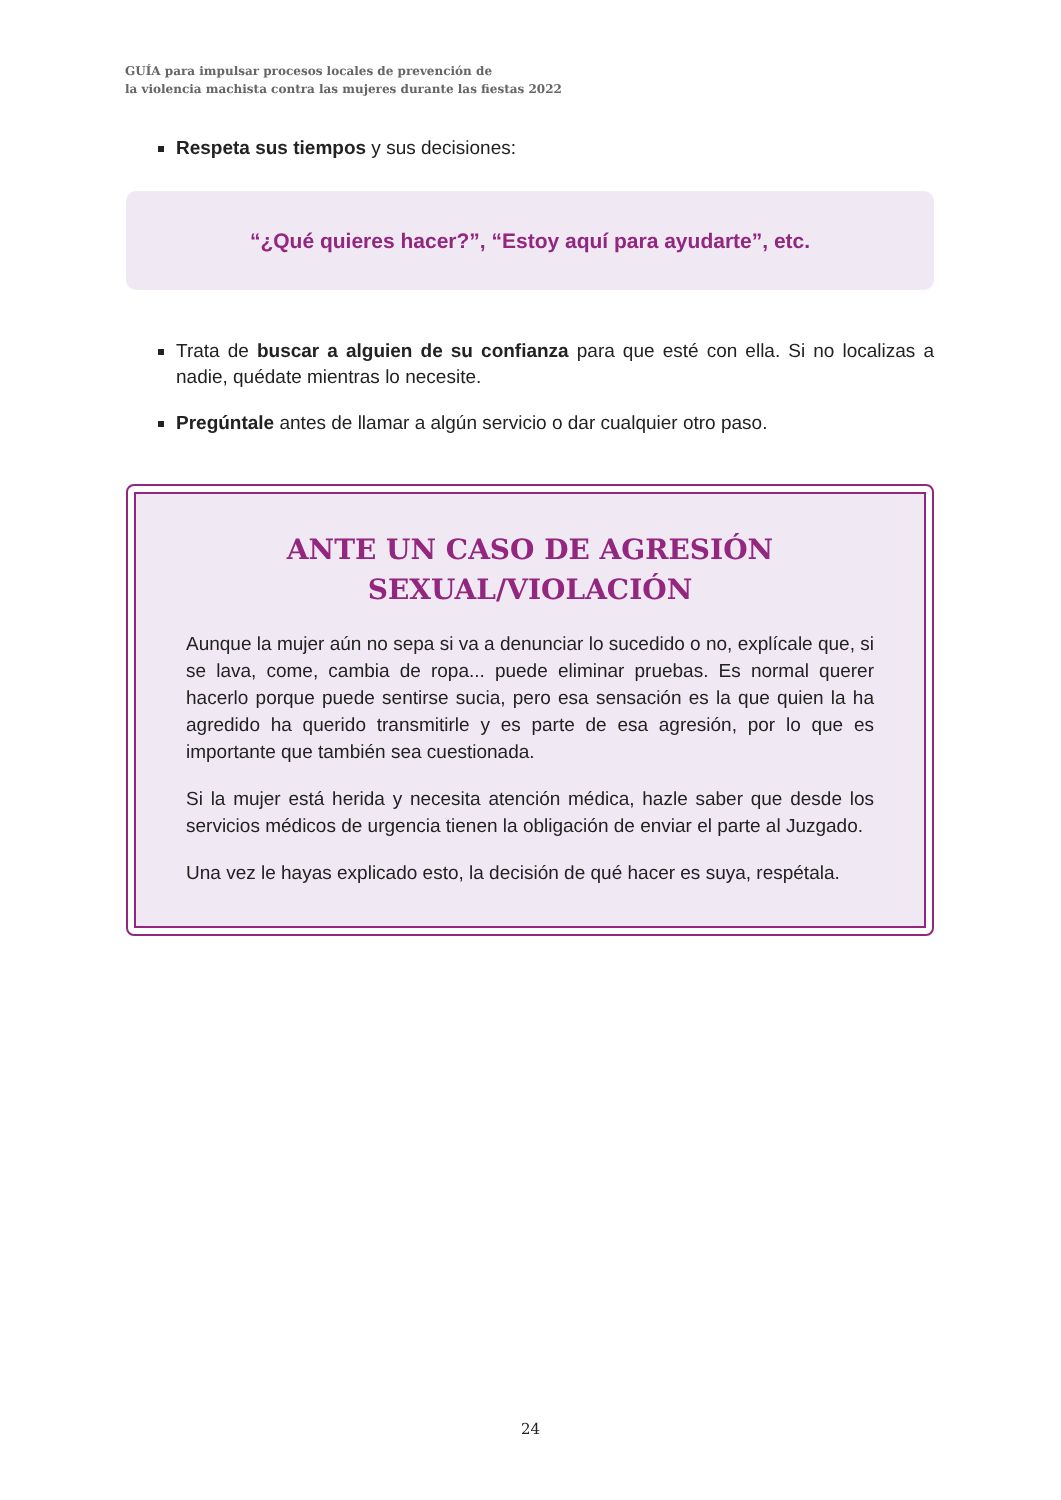GUÍA para impulsar procesos locales de prevención de
la violencia machista contra las mujeres durante las fiestas 2022
Respeta sus tiempos y sus decisiones:
“¿Qué quieres hacer?”, “Estoy aquí para ayudarte”, etc.
Trata de buscar a alguien de su confianza para que esté con ella. Si no localizas a nadie, quédate mientras lo necesite.
Pregúntale antes de llamar a algún servicio o dar cualquier otro paso.
ANTE UN CASO DE AGRESIÓN
SEXUAL/VIOLACIÓN
Aunque la mujer aún no sepa si va a denunciar lo sucedido o no, explícale que, si se lava, come, cambia de ropa... puede eliminar pruebas. Es normal querer hacerlo porque puede sentirse sucia, pero esa sensación es la que quien la ha agredido ha querido transmitirle y es parte de esa agresión, por lo que es importante que también sea cuestionada.
Si la mujer está herida y necesita atención médica, hazle saber que desde los servicios médicos de urgencia tienen la obligación de enviar el parte al Juzgado.
Una vez le hayas explicado esto, la decisión de qué hacer es suya, respétala.
24